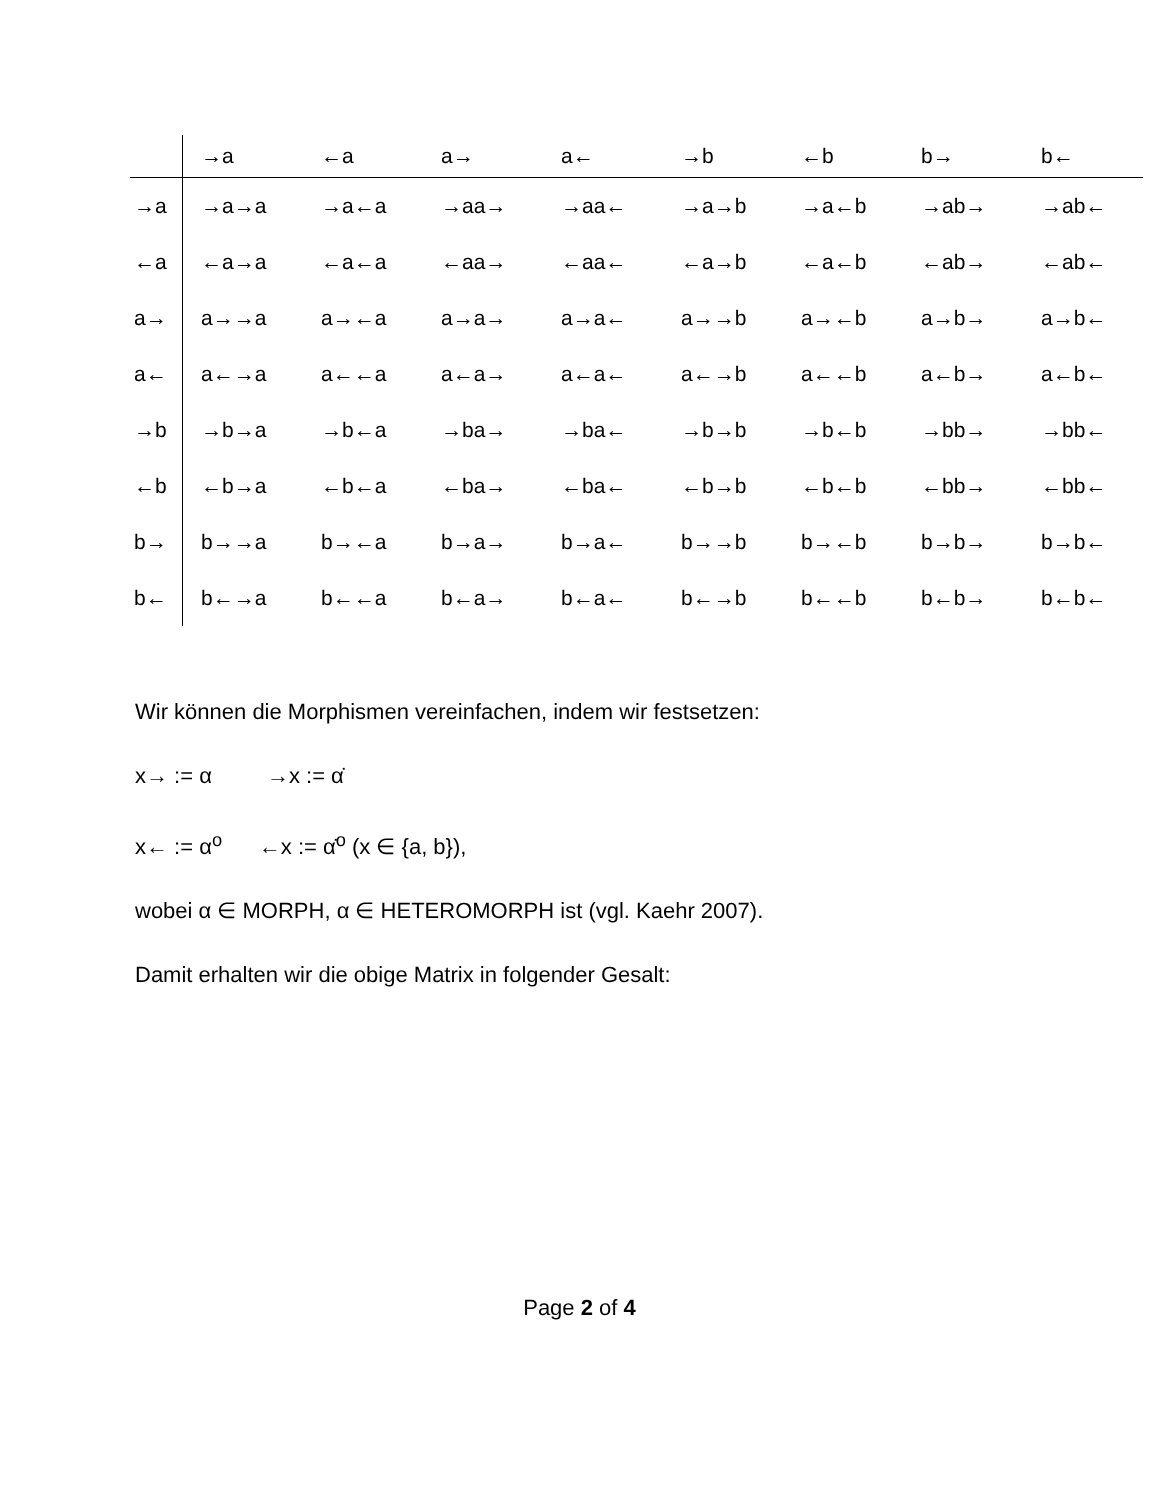| | →a | ←a | a→ | a← | →b | ←b | b→ | b← |
| --- | --- | --- | --- | --- | --- | --- | --- | --- |
| →a | →a→a | →a←a | →aa→ | →aa← | →a→b | →a←b | →ab→ | →ab← |
| ←a | ←a→a | ←a←a | ←aa→ | ←aa← | ←a→b | ←a←b | ←ab→ | ←ab← |
| a→ | a→→a | a→←a | a→a→ | a→a← | a→→b | a→←b | a→b→ | a→b← |
| a← | a←→a | a←←a | a←a→ | a←a← | a←→b | a←←b | a←b→ | a←b← |
| →b | →b→a | →b←a | →ba→ | →ba← | →b→b | →b←b | →bb→ | →bb← |
| ←b | ←b→a | ←b←a | ←ba→ | ←ba← | ←b→b | ←b←b | ←bb→ | ←bb← |
| b→ | b→→a | b→←a | b→a→ | b→a← | b→→b | b→←b | b→b→ | b→b← |
| b← | b←→a | b←←a | b←a→ | b←a← | b←→b | b←←b | b←b→ | b←b← |
Wir können die Morphismen vereinfachen, indem wir festsetzen:
x→ := α →x := α̇
x← := α<sup>o</sup> ←x := α̇<sup>o</sup> (x ∈ {a, b}),
wobei α ∈ MORPH, α ∈ HETEROMORPH ist (vgl. Kaehr 2007).
Damit erhalten wir die obige Matrix in folgender Gesalt:
Page 2 of 4